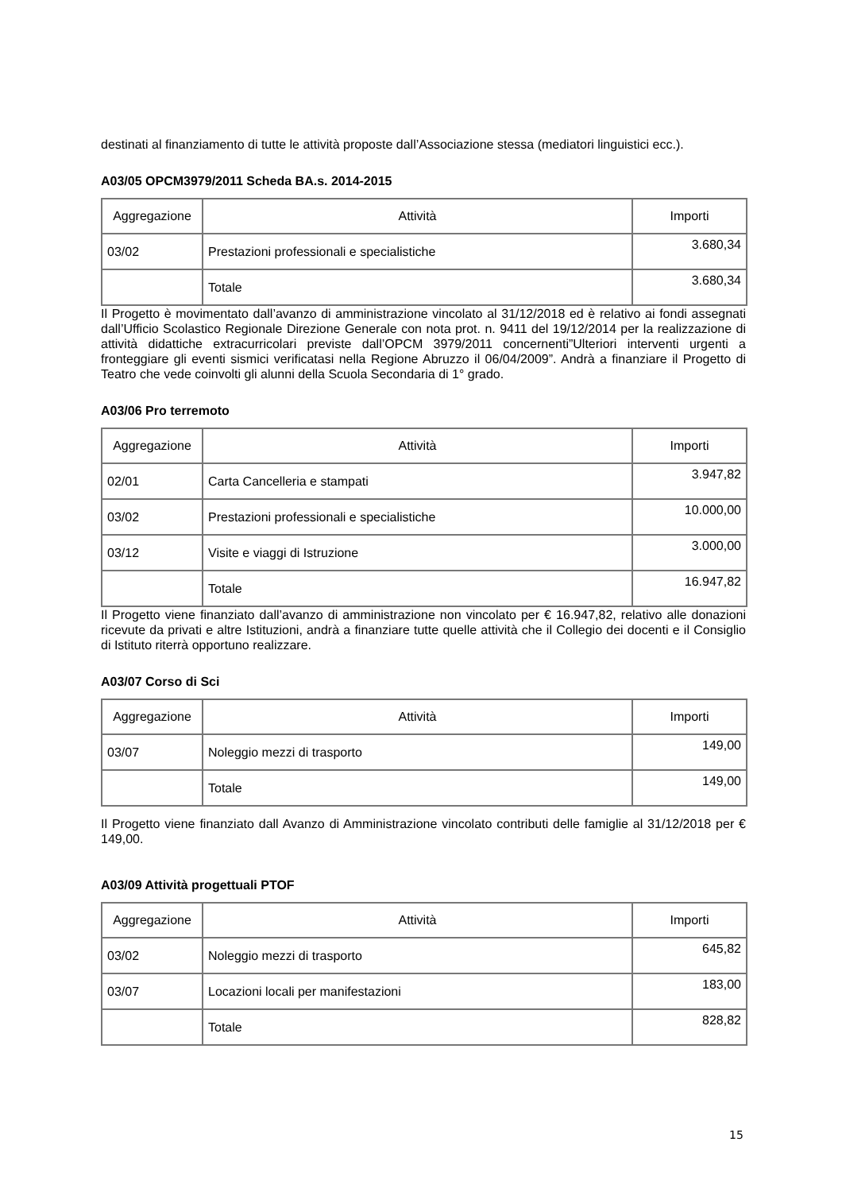destinati al finanziamento di tutte le attività proposte dall’Associazione stessa (mediatori linguistici ecc.).
A03/05 OPCM3979/2011 Scheda BA.s. 2014-2015
| Aggregazione | Attività | Importi |
| --- | --- | --- |
| 03/02 | Prestazioni professionali e specialistiche | 3.680,34 |
| | Totale | 3.680,34 |
Il Progetto è movimentato dall’avanzo di amministrazione vincolato al 31/12/2018 ed è relativo ai fondi assegnati dall’Ufficio Scolastico Regionale Direzione Generale con nota prot. n. 9411 del 19/12/2014 per la realizzazione di attività didattiche extracurricolari previste dall’OPCM 3979/2011 concernenti”Ulteriori interventi urgenti a fronteggiare gli eventi sismici verificatasi nella Regione Abruzzo il 06/04/2009”. Andrà a finanziare il Progetto di Teatro che vede coinvolti gli alunni della Scuola Secondaria di 1° grado.
A03/06 Pro terremoto
| Aggregazione | Attività | Importi |
| --- | --- | --- |
| 02/01 | Carta Cancelleria e stampati | 3.947,82 |
| 03/02 | Prestazioni professionali e specialistiche | 10.000,00 |
| 03/12 | Visite e viaggi di Istruzione | 3.000,00 |
| | Totale | 16.947,82 |
Il Progetto viene finanziato dall’avanzo di amministrazione non vincolato per € 16.947,82, relativo alle donazioni ricevute da privati e altre Istituzioni, andrà a finanziare tutte quelle attività che il Collegio dei docenti e il Consiglio di Istituto riterrà opportuno realizzare.
A03/07 Corso di Sci
| Aggregazione | Attività | Importi |
| --- | --- | --- |
| 03/07 | Noleggio mezzi di trasporto | 149,00 |
| | Totale | 149,00 |
Il Progetto viene finanziato dall Avanzo di Amministrazione vincolato contributi delle famiglie al 31/12/2018 per € 149,00.
A03/09 Attività progettuali PTOF
| Aggregazione | Attività | Importi |
| --- | --- | --- |
| 03/02 | Noleggio mezzi di trasporto | 645,82 |
| 03/07 | Locazioni locali per manifestazioni | 183,00 |
| | Totale | 828,82 |
15